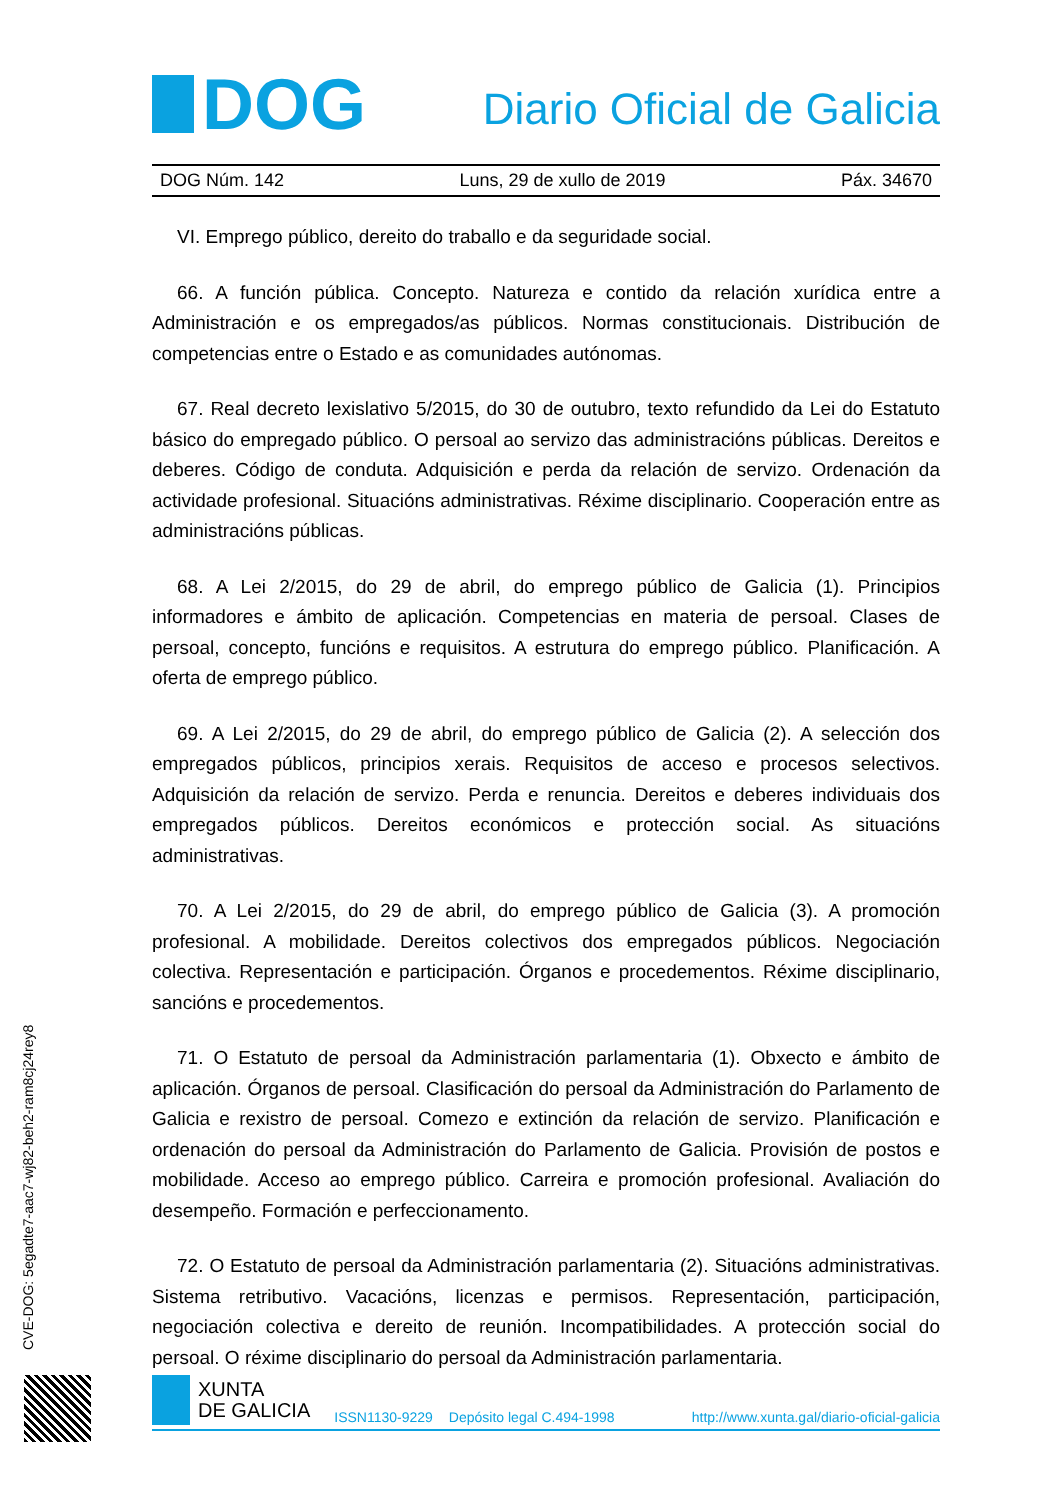DOG
Diario Oficial de Galicia
DOG Núm. 142 Luns, 29 de xullo de 2019 Páx. 34670
VI. Emprego público, dereito do traballo e da seguridade social.
66. A función pública. Concepto. Natureza e contido da relación xurídica entre a Administración e os empregados/as públicos. Normas constitucionais. Distribución de competencias entre o Estado e as comunidades autónomas.
67. Real decreto lexislativo 5/2015, do 30 de outubro, texto refundido da Lei do Estatuto básico do empregado público. O persoal ao servizo das administracións públicas. Dereitos e deberes. Código de conduta. Adquisición e perda da relación de servizo. Ordenación da actividade profesional. Situacións administrativas. Réxime disciplinario. Cooperación entre as administracións públicas.
68. A Lei 2/2015, do 29 de abril, do emprego público de Galicia (1). Principios informadores e ámbito de aplicación. Competencias en materia de persoal. Clases de persoal, concepto, funcións e requisitos. A estrutura do emprego público. Planificación. A oferta de emprego público.
69. A Lei 2/2015, do 29 de abril, do emprego público de Galicia (2). A selección dos empregados públicos, principios xerais. Requisitos de acceso e procesos selectivos. Adquisición da relación de servizo. Perda e renuncia. Dereitos e deberes individuais dos empregados públicos. Dereitos económicos e protección social. As situacións administrativas.
70. A Lei 2/2015, do 29 de abril, do emprego público de Galicia (3). A promoción profesional. A mobilidade. Dereitos colectivos dos empregados públicos. Negociación colectiva. Representación e participación. Órganos e procedementos. Réxime disciplinario, sancións e procedementos.
71. O Estatuto de persoal da Administración parlamentaria (1). Obxecto e ámbito de aplicación. Órganos de persoal. Clasificación do persoal da Administración do Parlamento de Galicia e rexistro de persoal. Comezo e extinción da relación de servizo. Planificación e ordenación do persoal da Administración do Parlamento de Galicia. Provisión de postos e mobilidade. Acceso ao emprego público. Carreira e promoción profesional. Avaliación do desempeño. Formación e perfeccionamento.
72. O Estatuto de persoal da Administración parlamentaria (2). Situacións administrativas. Sistema retributivo. Vacacións, licenzas e permisos. Representación, participación, negociación colectiva e dereito de reunión. Incompatibilidades. A protección social do persoal. O réxime disciplinario do persoal da Administración parlamentaria.
CVE-DOG: 5egadte7-aac7-wj82-beh2-ram8cj24rey8
XUNTA
DE GALICIA
ISSN1130-9229 Depósito legal C.494-1998 http://www.xunta.gal/diario-oficial-galicia